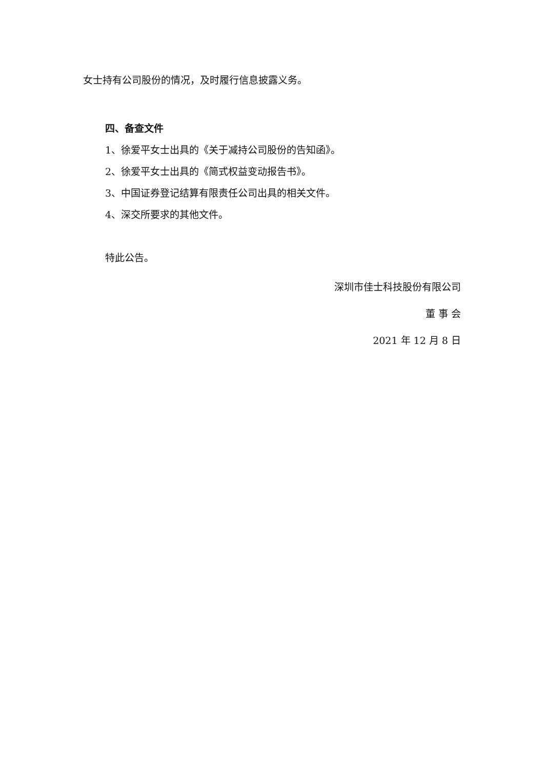女士持有公司股份的情况，及时履行信息披露义务。
四、备查文件
1、徐爱平女士出具的《关于减持公司股份的告知函》。
2、徐爱平女士出具的《简式权益变动报告书》。
3、中国证券登记结算有限责任公司出具的相关文件。
4、深交所要求的其他文件。
特此公告。
深圳市佳士科技股份有限公司
董 事 会
2021 年 12 月 8 日